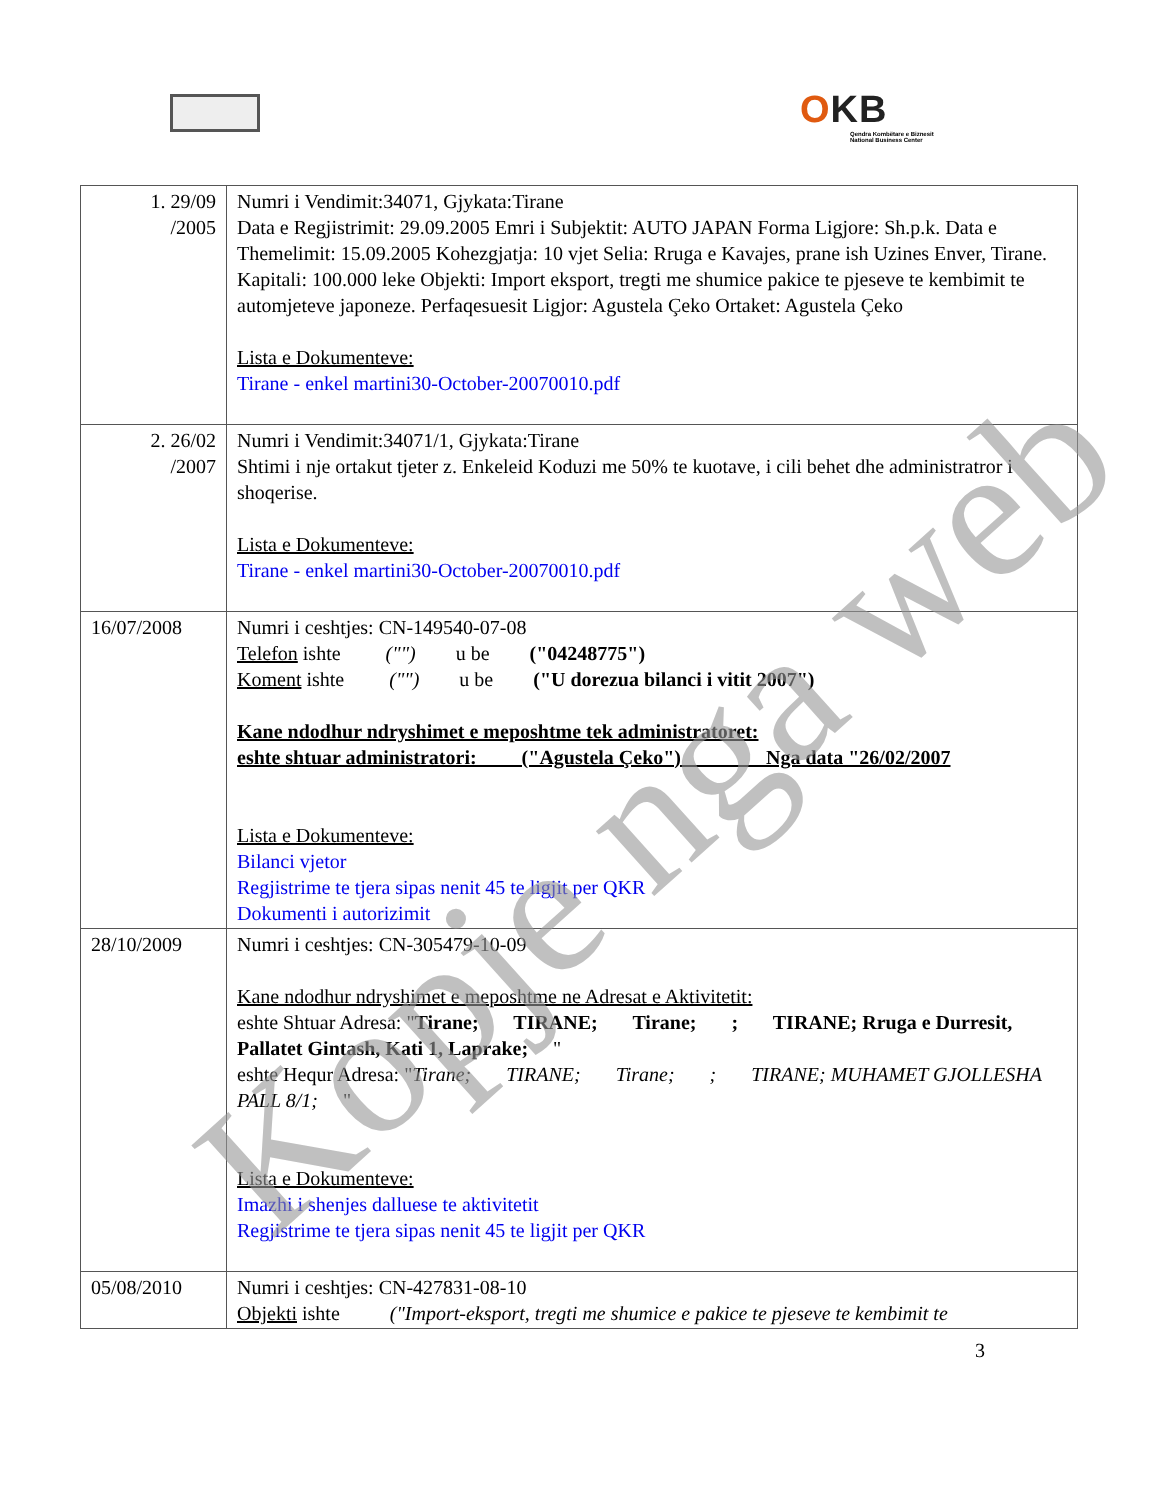OKB
Qendra Kombëtare e Biznesit
National Business Center
| 1. 29/09 /2005 | Numri i Vendimit:34071, Gjykata:Tirane Data e Regjistrimit: 29.09.2005 Emri i Subjektit: AUTO JAPAN Forma Ligjore: Sh.p.k. Data e Themelimit: 15.09.2005 Kohezgjatja: 10 vjet Selia: Rruga e Kavajes, prane ish Uzines Enver, Tirane. Kapitali: 100.000 leke Objekti: Import eksport, tregti me shumice pakice te pjeseve te kembimit te automjeteve japoneze. Perfaqesuesit Ligjor: Agustela Çeko Ortaket: Agustela Çeko Lista e Dokumenteve: Tirane - enkel martini30-October-20070010.pdf |
| 2. 26/02 /2007 | Numri i Vendimit:34071/1, Gjykata:Tirane Shtimi i nje ortakut tjeter z. Enkeleid Koduzi me 50% te kuotave, i cili behet dhe administratror i shoqerise. Lista e Dokumenteve: Tirane - enkel martini30-October-20070010.pdf |
| 16/07/2008 | Numri i ceshtjes: CN-149540-07-08 Telefon ishte ("") u be ("04248775") Koment ishte ("") u be ("U dorezua bilanci i vitit 2007") Kane ndodhur ndryshimet e meposhtme tek administratoret: eshte shtuar administratori: ("Agustela Çeko") Nga data "26/02/2007 Lista e Dokumenteve: Bilanci vjetor Regjistrime te tjera sipas nenit 45 te ligjit per QKR Dokumenti i autorizimit |
| 28/10/2009 | Numri i ceshtjes: CN-305479-10-09 Kane ndodhur ndryshimet e meposhtme ne Adresat e Aktivitetit: eshte Shtuar Adresa: " Tirane; TIRANE; Tirane; ; TIRANE; Rruga e Durresit, Pallatet Gintash, Kati 1, Laprake; " eshte Hequr Adresa: " Tirane; TIRANE; Tirane; ; TIRANE; MUHAMET GJOLLESHA PALL 8/1; " Lista e Dokumenteve: Imazhi i shenjes dalluese te aktivitetit Regjistrime te tjera sipas nenit 45 te ligjit per QKR |
| 05/08/2010 | Numri i ceshtjes: CN-427831-08-10 Objekti ishte ("Import-eksport, tregti me shumice e pakice te pjeseve te kembimit te |
3
Kopje nga web